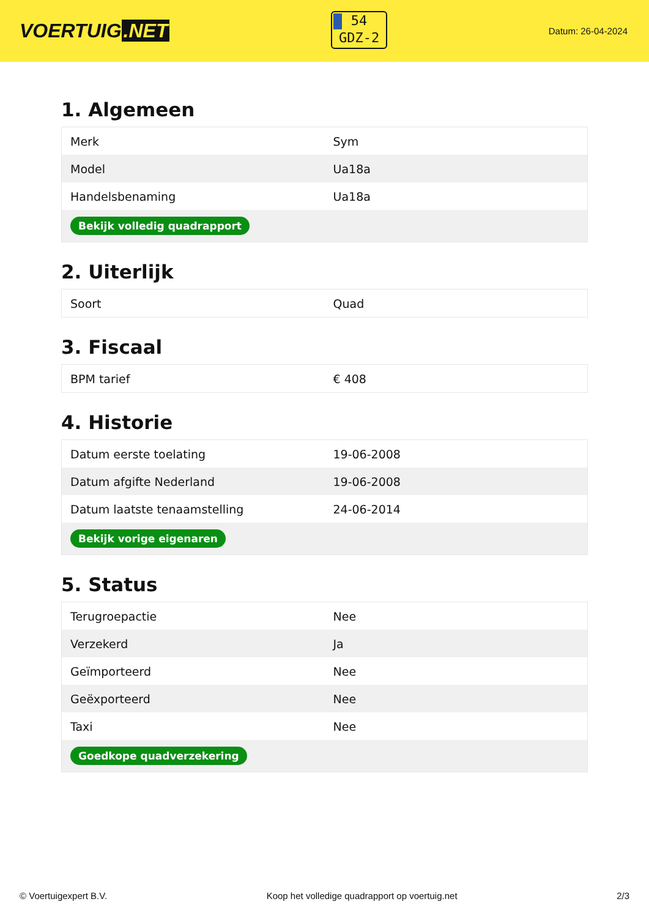VOERTUIG.NET
54
GDZ-2
Datum: 26-04-2024
1. Algemeen
| Merk | Sym |
| Model | Ua18a |
| Handelsbenaming | Ua18a |
| Bekijk volledig quadrapport | |
2. Uiterlijk
| Soort | Quad |
3. Fiscaal
| BPM tarief | € 408 |
4. Historie
| Datum eerste toelating | 19-06-2008 |
| Datum afgifte Nederland | 19-06-2008 |
| Datum laatste tenaamstelling | 24-06-2014 |
| Bekijk vorige eigenaren | |
5. Status
| Terugroepactie | Nee |
| Verzekerd | Ja |
| Geïmporteerd | Nee |
| Geëxporteerd | Nee |
| Taxi | Nee |
| Goedkope quadverzekering | |
© Voertuigexpert B.V. Koop het volledige quadrapport op voertuig.net 2/3